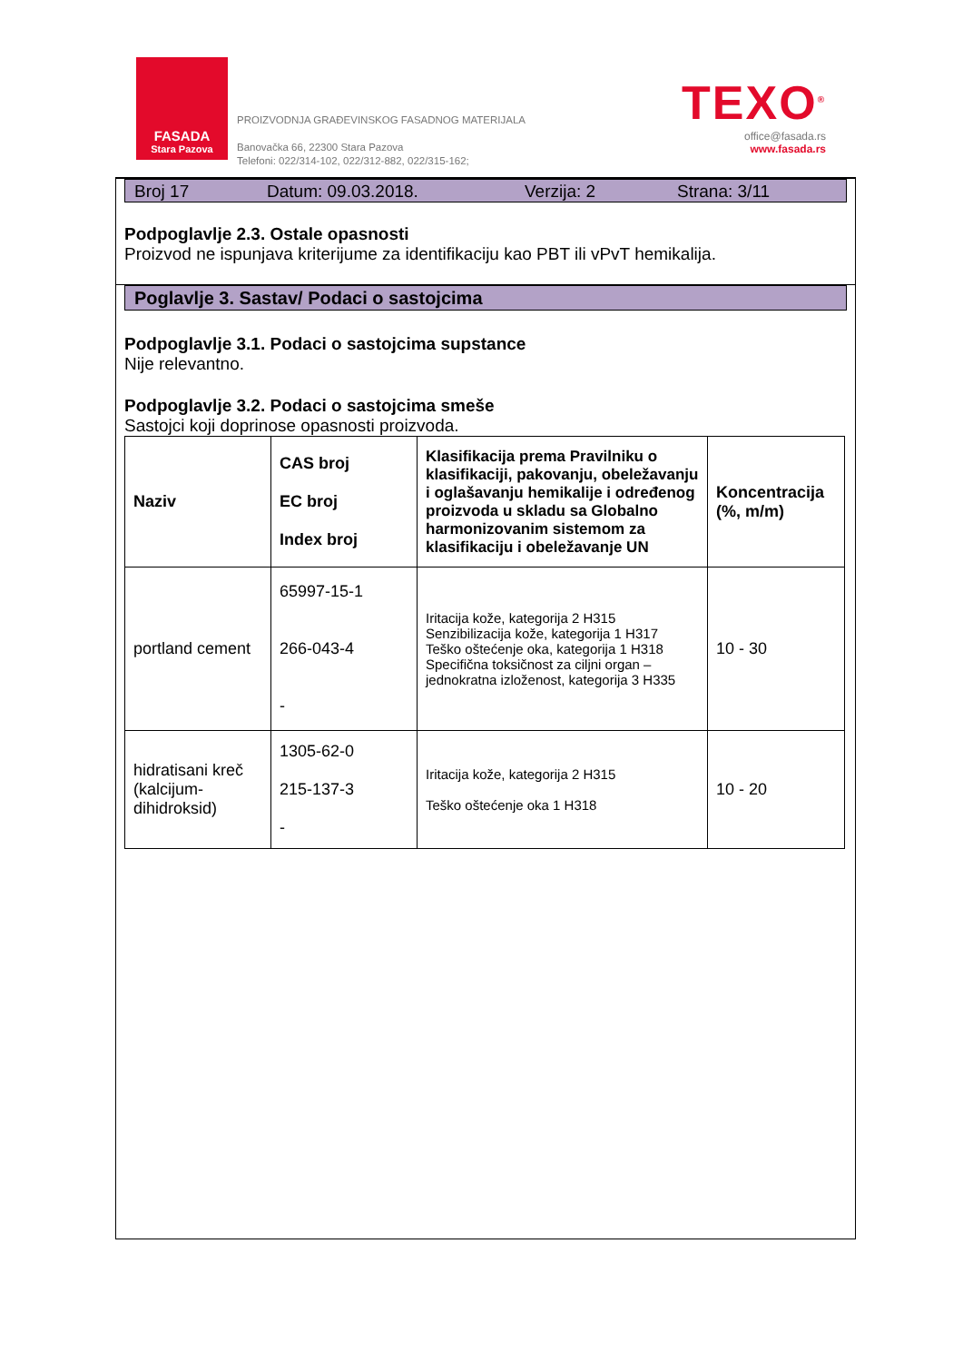FASADA
Stara Pazova
PROIZVODNJA GRAĐEVINSKOG FASADNOG MATERIJALA
Banovačka 66, 22300 Stara Pazova
Telefoni: 022/314-102, 022/312-882, 022/315-162;
TEXO<sup>®</sup>
office@fasada.rs
www.fasada.rs
Broj 17 Datum: 09.03.2018. Verzija: 2 Strana: 3/11
Podpoglavlje 2.3. Ostale opasnosti
Proizvod ne ispunjava kriterijume za identifikaciju kao PBT ili vPvT hemikalija.
Poglavlje 3. Sastav/ Podaci o sastojcima
Podpoglavlje 3.1. Podaci o sastojcima supstance
Nije relevantno.
Podpoglavlje 3.2. Podaci o sastojcima smeše
Sastojci koji doprinose opasnosti proizvoda.
| Naziv | CAS broj EC broj Index broj | Klasifikacija prema Pravilniku o klasifikaciji, pakovanju, obeležavanju i oglašavanju hemikalije i određenog proizvoda u skladu sa Globalno harmonizovanim sistemom za klasifikaciju i obeležavanje UN | Koncentracija (%, m/m) |
| --- | --- | --- | --- |
| portland cement | 65997-15-1 266-043-4 - | Iritacija kože, kategorija 2 H315 Senzibilizacija kože, kategorija 1 H317 Teško oštećenje oka, kategorija 1 H318 Specifična toksičnost za ciljni organ – jednokratna izloženost, kategorija 3 H335 | 10 - 30 |
| hidratisani kreč (kalcijum-dihidroksid) | 1305-62-0 215-137-3 - | Iritacija kože, kategorija 2 H315 Teško oštećenje oka 1 H318 | 10 - 20 |